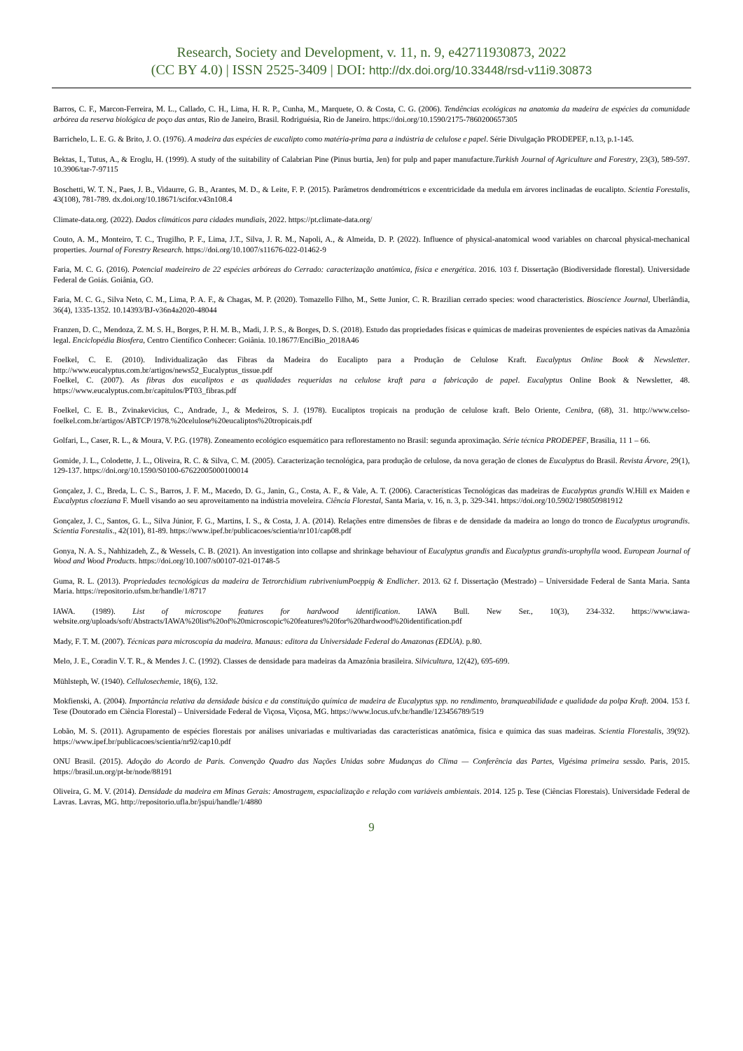Research, Society and Development, v. 11, n. 9, e42711930873, 2022
(CC BY 4.0) | ISSN 2525-3409 | DOI: http://dx.doi.org/10.33448/rsd-v11i9.30873
Barros, C. F., Marcon-Ferreira, M. L., Callado, C. H., Lima, H. R. P., Cunha, M., Marquete, O. & Costa, C. G. (2006). Tendências ecológicas na anatomia da madeira de espécies da comunidade arbórea da reserva biológica de poço das antas, Rio de Janeiro, Brasil. Rodriguésia, Rio de Janeiro. https://doi.org/10.1590/2175-7860200657305
Barrichelo, L. E. G. & Brito, J. O. (1976). A madeira das espécies de eucalipto como matéria-prima para a indústria de celulose e papel. Série Divulgação PRODEPEF, n.13, p.1-145.
Bektas, I., Tutus, A., & Eroglu, H. (1999). A study of the suitability of Calabrian Pine (Pinus burtia, Jen) for pulp and paper manufacture.Turkish Journal of Agriculture and Forestry, 23(3), 589-597. 10.3906/tar-7-97115
Boschetti, W. T. N., Paes, J. B., Vidaurre, G. B., Arantes, M. D., & Leite, F. P. (2015). Parâmetros dendrométricos e excentricidade da medula em árvores inclinadas de eucalipto. Scientia Forestalis, 43(108), 781-789. dx.doi.org/10.18671/scifor.v43n108.4
Climate-data.org. (2022). Dados climáticos para cidades mundiais, 2022. https://pt.climate-data.org/
Couto, A. M., Monteiro, T. C., Trugilho, P. F., Lima, J.T., Silva, J. R. M., Napoli, A., & Almeida, D. P. (2022). Influence of physical-anatomical wood variables on charcoal physical-mechanical properties. Journal of Forestry Research. https://doi.org/10.1007/s11676-022-01462-9
Faria, M. C. G. (2016). Potencial madeireiro de 22 espécies arbóreas do Cerrado: caracterização anatômica, física e energética. 2016. 103 f. Dissertação (Biodiversidade florestal). Universidade Federal de Goiás. Goiânia, GO.
Faria, M. C. G., Silva Neto, C. M., Lima, P. A. F., & Chagas, M. P. (2020). Tomazello Filho, M., Sette Junior, C. R. Brazilian cerrado species: wood characteristics. Bioscience Journal, Uberlândia, 36(4), 1335-1352. 10.14393/BJ-v36n4a2020-48044
Franzen, D. C., Mendoza, Z. M. S. H., Borges, P. H. M. B., Madi, J. P. S., & Borges, D. S. (2018). Estudo das propriedades físicas e químicas de madeiras provenientes de espécies nativas da Amazônia legal. Enciclopédia Biosfera, Centro Científico Conhecer: Goiânia. 10.18677/EnciBio_2018A46
Foelkel, C. E. (2010). Individualização das Fibras da Madeira do Eucalipto para a Produção de Celulose Kraft. Eucalyptus Online Book & Newsletter. http://www.eucalyptus.com.br/artigos/news52_Eucalyptus_tissue.pdf
Foelkel, C. (2007). As fibras dos eucaliptos e as qualidades requeridas na celulose kraft para a fabricação de papel. Eucalyptus Online Book & Newsletter, 48. https://www.eucalyptus.com.br/capitulos/PT03_fibras.pdf
Foelkel, C. E. B., Zvinakevicius, C., Andrade, J., & Medeiros, S. J. (1978). Eucaliptos tropicais na produção de celulose kraft. Belo Oriente, Cenibra, (68), 31. http://www.celso-foelkel.com.br/artigos/ABTCP/1978.%20celulose%20eucaliptos%20tropicais.pdf
Golfari, L., Caser, R. L., & Moura, V. P.G. (1978). Zoneamento ecológico esquemático para reflorestamento no Brasil: segunda aproximação. Série técnica PRODEPEF, Brasília, 11 1 – 66.
Gomide, J. L., Colodette, J. L., Oliveira, R. C. & Silva, C. M. (2005). Caracterização tecnológica, para produção de celulose, da nova geração de clones de Eucalyptus do Brasil. Revista Árvore, 29(1), 129-137. https://doi.org/10.1590/S0100-67622005000100014
Gonçalez, J. C., Breda, L. C. S., Barros, J. F. M., Macedo, D. G., Janin, G., Costa, A. F., & Vale, A. T. (2006). Características Tecnológicas das madeiras de Eucalyptus grandis W.Hill ex Maiden e Eucalyptus cloeziana F. Muell visando ao seu aproveitamento na indústria moveleira. Ciência Florestal, Santa Maria, v. 16, n. 3, p. 329-341. https://doi.org/10.5902/198050981912
Gonçalez, J. C., Santos, G. L., Silva Júnior, F. G., Martins, I. S., & Costa, J. A. (2014). Relações entre dimensões de fibras e de densidade da madeira ao longo do tronco de Eucalyptus urograndis. Scientia Forestalis., 42(101), 81-89. https://www.ipef.br/publicacoes/scientia/nr101/cap08.pdf
Gonya, N. A. S., Nahhizadeh, Z., & Wessels, C. B. (2021). An investigation into collapse and shrinkage behaviour of Eucalyptus grandis and Eucalyptus grandis-urophylla wood. European Journal of Wood and Wood Products. https://doi.org/10.1007/s00107-021-01748-5
Guma, R. L. (2013). Propriedades tecnológicas da madeira de Tetrorchidium rubriveniumPoeppig & Endlicher. 2013. 62 f. Dissertação (Mestrado) – Universidade Federal de Santa Maria. Santa Maria. https://repositorio.ufsm.br/handle/1/8717
IAWA. (1989). List of microscope features for hardwood identification. IAWA Bull. New Ser., 10(3), 234-332. https://www.iawa-website.org/uploads/soft/Abstracts/IAWA%20list%20of%20microscopic%20features%20for%20hardwood%20identification.pdf
Mady, F. T. M. (2007). Técnicas para microscopia da madeira. Manaus: editora da Universidade Federal do Amazonas (EDUA). p.80.
Melo, J. E., Coradin V. T. R., & Mendes J. C. (1992). Classes de densidade para madeiras da Amazônia brasileira. Silvicultura, 12(42), 695-699.
Mühlsteph, W. (1940). Cellulosechemie, 18(6), 132.
Mokfienski, A. (2004). Importância relativa da densidade básica e da constituição química de madeira de Eucalyptus spp. no rendimento, branqueabilidade e qualidade da polpa Kraft. 2004. 153 f. Tese (Doutorado em Ciência Florestal) – Universidade Federal de Viçosa, Viçosa, MG. https://www.locus.ufv.br/handle/123456789/519
Lobão, M. S. (2011). Agrupamento de espécies florestais por análises univariadas e multivariadas das características anatômica, física e química das suas madeiras. Scientia Florestalis, 39(92). https://www.ipef.br/publicacoes/scientia/nr92/cap10.pdf
ONU Brasil. (2015). Adoção do Acordo de Paris. Convenção Quadro das Nações Unidas sobre Mudanças do Clima — Conferência das Partes, Vigésima primeira sessão. Paris, 2015. https://brasil.un.org/pt-br/node/88191
Oliveira, G. M. V. (2014). Densidade da madeira em Minas Gerais: Amostragem, espacialização e relação com variáveis ambientais. 2014. 125 p. Tese (Ciências Florestais). Universidade Federal de Lavras. Lavras, MG. http://repositorio.ufla.br/jspui/handle/1/4880
9